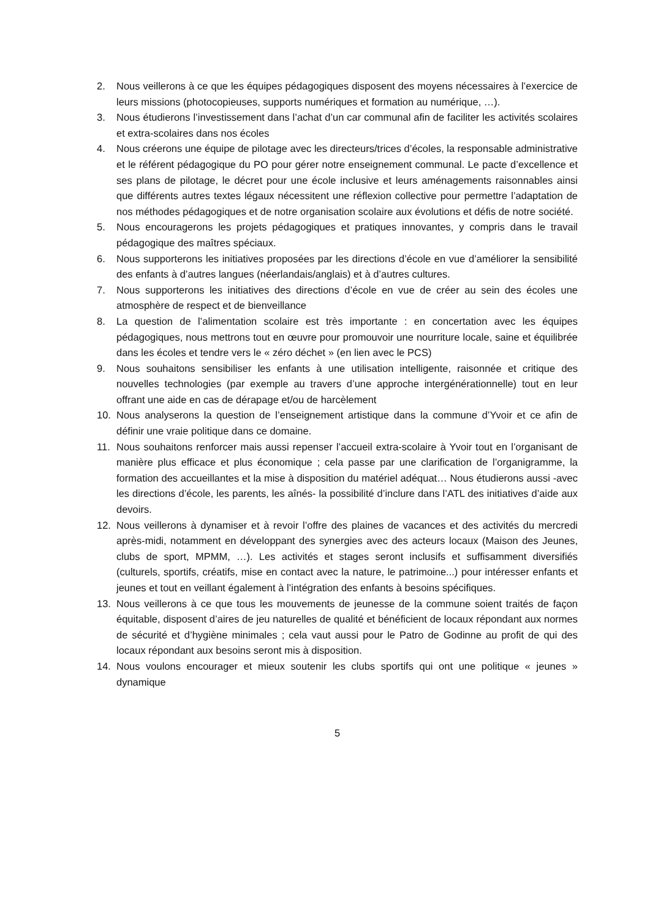2. Nous veillerons à ce que les équipes pédagogiques disposent des moyens nécessaires à l’exercice de leurs missions (photocopieuses, supports numériques et formation au numérique, …).
3. Nous étudierons l’investissement dans l’achat d’un car communal afin de faciliter les activités scolaires et extra-scolaires dans nos écoles
4. Nous créerons une équipe de pilotage avec les directeurs/trices d’écoles, la responsable administrative et le référent pédagogique du PO pour gérer notre enseignement communal. Le pacte d’excellence et ses plans de pilotage, le décret pour une école inclusive et leurs aménagements raisonnables ainsi que différents autres textes légaux nécessitent une réflexion collective pour permettre l’adaptation de nos méthodes pédagogiques et de notre organisation scolaire aux évolutions et défis de notre société.
5. Nous encouragerons les projets pédagogiques et pratiques innovantes, y compris dans le travail pédagogique des maîtres spéciaux.
6. Nous supporterons les initiatives proposées par les directions d’école en vue d’améliorer la sensibilité des enfants à d’autres langues (néerlandais/anglais) et à d’autres cultures.
7. Nous supporterons les initiatives des directions d’école en vue de créer au sein des écoles une atmosphère de respect et de bienveillance
8. La question de l’alimentation scolaire est très importante : en concertation avec les équipes pédagogiques, nous mettrons tout en œuvre pour promouvoir une nourriture locale, saine et équilibrée dans les écoles et tendre vers le « zéro déchet » (en lien avec le PCS)
9. Nous souhaitons sensibiliser les enfants à une utilisation intelligente, raisonnée et critique des nouvelles technologies (par exemple au travers d’une approche intergénérationnelle) tout en leur offrant une aide en cas de dérapage et/ou de harcèlement
10. Nous analyserons la question de l’enseignement artistique dans la commune d’Yvoir et ce afin de définir une vraie politique dans ce domaine.
11. Nous souhaitons renforcer mais aussi repenser l’accueil extra-scolaire à Yvoir tout en l’organisant de manière plus efficace et plus économique ; cela passe par une clarification de l’organigramme, la formation des accueillantes et la mise à disposition du matériel adéquat… Nous étudierons aussi -avec les directions d’école, les parents, les aînés- la possibilité d’inclure dans l’ATL des initiatives d’aide aux devoirs.
12. Nous veillerons à dynamiser et à revoir l’offre des plaines de vacances et des activités du mercredi après-midi, notamment en développant des synergies avec des acteurs locaux (Maison des Jeunes, clubs de sport, MPMM, …). Les activités et stages seront inclusifs et suffisamment diversifiés (culturels, sportifs, créatifs, mise en contact avec la nature, le patrimoine...) pour intéresser enfants et jeunes et tout en veillant également à l’intégration des enfants à besoins spécifiques.
13. Nous veillerons à ce que tous les mouvements de jeunesse de la commune soient traités de façon équitable, disposent d’aires de jeu naturelles de qualité et bénéficient de locaux répondant aux normes de sécurité et d’hygiène minimales ; cela vaut aussi pour le Patro de Godinne au profit de qui des locaux répondant aux besoins seront mis à disposition.
14. Nous voulons encourager et mieux soutenir les clubs sportifs qui ont une politique « jeunes » dynamique
5